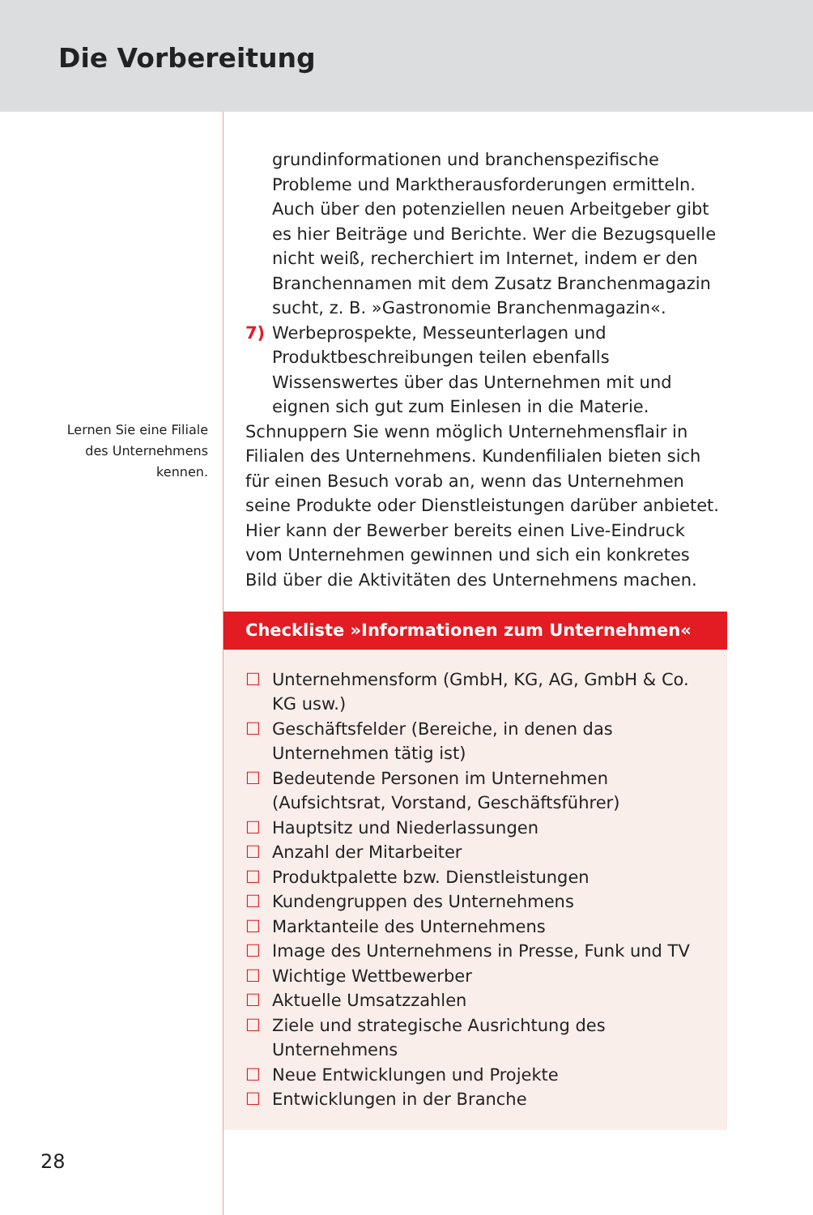Die Vorbereitung
Lernen Sie eine Filiale
des Unternehmens
kennen.
grundinformationen und branchenspezifische Probleme und Marktherausforderungen ermitteln. Auch über den potenziellen neuen Arbeitgeber gibt es hier Beiträge und Berichte. Wer die Bezugsquelle nicht weiß, recherchiert im Internet, indem er den Branchennamen mit dem Zusatz Branchenmagazin sucht, z. B. »Gastronomie Branchenmagazin«.
7) Werbeprospekte, Messeunterlagen und Produktbeschreibungen teilen ebenfalls Wissenswertes über das Unternehmen mit und eignen sich gut zum Einlesen in die Materie.
Schnuppern Sie wenn möglich Unternehmensflair in Filialen des Unternehmens. Kundenfilialen bieten sich für einen Besuch vorab an, wenn das Unternehmen seine Produkte oder Dienstleistungen darüber anbietet. Hier kann der Bewerber bereits einen Live-Eindruck vom Unternehmen gewinnen und sich ein konkretes Bild über die Aktivitäten des Unternehmens machen.
Checkliste »Informationen zum Unternehmen«
☐ Unternehmensform (GmbH, KG, AG, GmbH & Co. KG usw.)
☐ Geschäftsfelder (Bereiche, in denen das Unternehmen tätig ist)
☐ Bedeutende Personen im Unternehmen (Aufsichtsrat, Vorstand, Geschäftsführer)
☐ Hauptsitz und Niederlassungen
☐ Anzahl der Mitarbeiter
☐ Produktpalette bzw. Dienstleistungen
☐ Kundengruppen des Unternehmens
☐ Marktanteile des Unternehmens
☐ Image des Unternehmens in Presse, Funk und TV
☐ Wichtige Wettbewerber
☐ Aktuelle Umsatzzahlen
☐ Ziele und strategische Ausrichtung des Unternehmens
☐ Neue Entwicklungen und Projekte
☐ Entwicklungen in der Branche
28